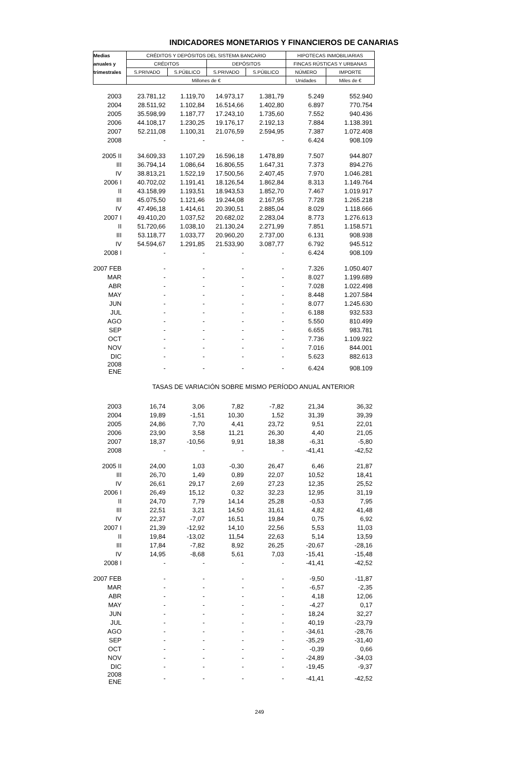INDICADORES MONETARIOS Y FINANCIEROS DE CANARIAS
| Medias | CRÉDITOS Y DEPÓSITOS DEL SISTEMA BANCARIO | | | | HIPOTECAS INMOBILIARIAS | |
| --- | --- | --- | --- | --- | --- | --- |
| anuales y | CRÉDITOS | | DEPÓSITOS | | FINCAS RÚSTICAS Y URBANAS | |
| trimestrales | S.PRIVADO | S.PÚBLICO | S.PRIVADO | S.PÚBLICO | NÚMERO | IMPORTE |
| | Millones de € | | | | Unidades | Miles de € |
| 2003 | 23.781,12 | 1.119,70 | 14.973,17 | 1.381,79 | 5.249 | 552.940 |
| 2004 | 28.511,92 | 1.102,84 | 16.514,66 | 1.402,80 | 6.897 | 770.754 |
| 2005 | 35.598,99 | 1.187,77 | 17.243,10 | 1.735,60 | 7.552 | 940.436 |
| 2006 | 44.108,17 | 1.230,25 | 19.176,17 | 2.192,13 | 7.884 | 1.138.391 |
| 2007 | 52.211,08 | 1.100,31 | 21.076,59 | 2.594,95 | 7.387 | 1.072.408 |
| 2008 | - | - | - | - | 6.424 | 908.109 |
| 2005 II | 34.609,33 | 1.107,29 | 16.596,18 | 1.478,89 | 7.507 | 944.807 |
| III | 36.794,14 | 1.086,64 | 16.806,55 | 1.647,31 | 7.373 | 894.276 |
| IV | 38.813,21 | 1.522,19 | 17.500,56 | 2.407,45 | 7.970 | 1.046.281 |
| 2006 I | 40.702,02 | 1.191,41 | 18.126,54 | 1.862,84 | 8.313 | 1.149.764 |
| II | 43.158,99 | 1.193,51 | 18.943,53 | 1.852,70 | 7.467 | 1.019.917 |
| III | 45.075,50 | 1.121,46 | 19.244,08 | 2.167,95 | 7.728 | 1.265.218 |
| IV | 47.496,18 | 1.414,61 | 20.390,51 | 2.885,04 | 8.029 | 1.118.666 |
| 2007 I | 49.410,20 | 1.037,52 | 20.682,02 | 2.283,04 | 8.773 | 1.276.613 |
| II | 51.720,66 | 1.038,10 | 21.130,24 | 2.271,99 | 7.851 | 1.158.571 |
| III | 53.118,77 | 1.033,77 | 20.960,20 | 2.737,00 | 6.131 | 908.938 |
| IV | 54.594,67 | 1.291,85 | 21.533,90 | 3.087,77 | 6.792 | 945.512 |
| 2008 I | - | - | - | - | 6.424 | 908.109 |
| 2007 FEB | - | - | - | - | 7.326 | 1.050.407 |
| MAR | - | - | - | - | 8.027 | 1.199.689 |
| ABR | - | - | - | - | 7.028 | 1.022.498 |
| MAY | - | - | - | - | 8.448 | 1.207.584 |
| JUN | - | - | - | - | 8.077 | 1.245.630 |
| JUL | - | - | - | - | 6.188 | 932.533 |
| AGO | - | - | - | - | 5.550 | 810.499 |
| SEP | - | - | - | - | 6.655 | 983.781 |
| OCT | - | - | - | - | 7.736 | 1.109.922 |
| NOV | - | - | - | - | 7.016 | 844.001 |
| DIC | - | - | - | - | 5.623 | 882.613 |
| 2008 ENE | - | - | - | - | 6.424 | 908.109 |
| TASAS DE VARIACIÓN SOBRE MISMO PERÍODO ANUAL ANTERIOR | | | | | | |
| 2003 | 16,74 | 3,06 | 7,82 | -7,82 | 21,34 | 36,32 |
| 2004 | 19,89 | -1,51 | 10,30 | 1,52 | 31,39 | 39,39 |
| 2005 | 24,86 | 7,70 | 4,41 | 23,72 | 9,51 | 22,01 |
| 2006 | 23,90 | 3,58 | 11,21 | 26,30 | 4,40 | 21,05 |
| 2007 | 18,37 | -10,56 | 9,91 | 18,38 | -6,31 | -5,80 |
| 2008 | - | - | - | - | -41,41 | -42,52 |
| 2005 II | 24,00 | 1,03 | -0,30 | 26,47 | 6,46 | 21,87 |
| III | 26,70 | 1,49 | 0,89 | 22,07 | 10,52 | 18,41 |
| IV | 26,61 | 29,17 | 2,69 | 27,23 | 12,35 | 25,52 |
| 2006 I | 26,49 | 15,12 | 0,32 | 32,23 | 12,95 | 31,19 |
| II | 24,70 | 7,79 | 14,14 | 25,28 | -0,53 | 7,95 |
| III | 22,51 | 3,21 | 14,50 | 31,61 | 4,82 | 41,48 |
| IV | 22,37 | -7,07 | 16,51 | 19,84 | 0,75 | 6,92 |
| 2007 I | 21,39 | -12,92 | 14,10 | 22,56 | 5,53 | 11,03 |
| II | 19,84 | -13,02 | 11,54 | 22,63 | 5,14 | 13,59 |
| III | 17,84 | -7,82 | 8,92 | 26,25 | -20,67 | -28,16 |
| IV | 14,95 | -8,68 | 5,61 | 7,03 | -15,41 | -15,48 |
| 2008 I | - | - | - | - | -41,41 | -42,52 |
| 2007 FEB | - | - | - | - | -9,50 | -11,87 |
| MAR | - | - | - | - | -6,57 | -2,35 |
| ABR | - | - | - | - | 4,18 | 12,06 |
| MAY | - | - | - | - | -4,27 | 0,17 |
| JUN | - | - | - | - | 18,24 | 32,27 |
| JUL | - | - | - | - | 40,19 | -23,79 |
| AGO | - | - | - | - | -34,61 | -28,76 |
| SEP | - | - | - | - | -35,29 | -31,40 |
| OCT | - | - | - | - | -0,39 | 0,66 |
| NOV | - | - | - | - | -24,89 | -34,03 |
| DIC | - | - | - | - | -19,45 | -9,37 |
| 2008 ENE | - | - | - | - | -41,41 | -42,52 |
249